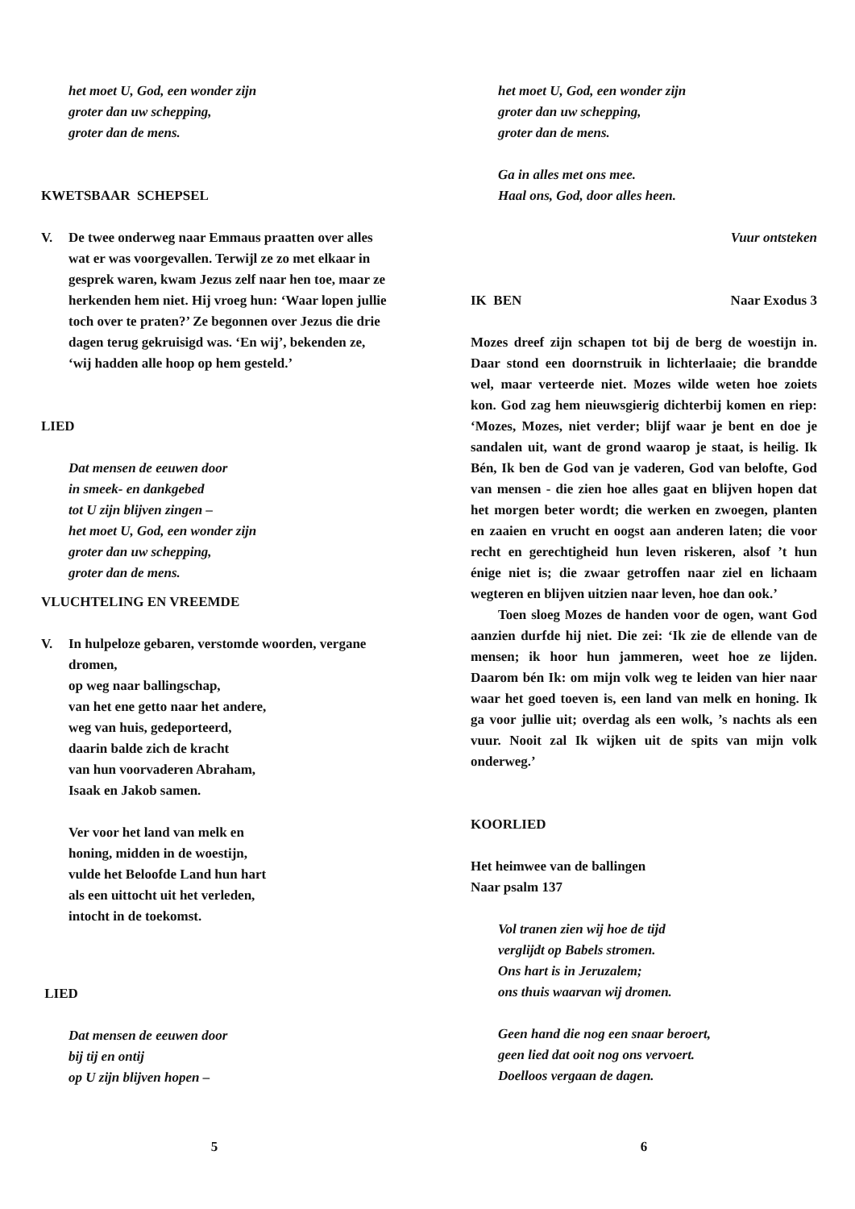het moet U, God, een wonder zijn
groter dan uw schepping,
groter dan de mens.
KWETSBAAR SCHEPSEL
V. De twee onderweg naar Emmaus praatten over alles wat er was voorgevallen. Terwijl ze zo met elkaar in gesprek waren, kwam Jezus zelf naar hen toe, maar ze herkenden hem niet. Hij vroeg hun: ‘Waar lopen jullie toch over te praten?’ Ze begonnen over Jezus die drie dagen terug gekruisigd was. ‘En wij’, bekenden ze, ‘wij hadden alle hoop op hem gesteld.’
LIED
Dat mensen de eeuwen door
in smeek- en dankgebed
tot U zijn blijven zingen –
het moet U, God, een wonder zijn
groter dan uw schepping,
groter dan de mens.
VLUCHTELING EN VREEMDE
V. In hulpeloze gebaren, verstomde woorden, vergane dromen,
op weg naar ballingschap,
van het ene getto naar het andere,
weg van huis, gedeporteerd,
daarin balde zich de kracht
van hun voorvaderen Abraham,
Isaak en Jakob samen.
Ver voor het land van melk en
honing, midden in de woestijn,
vulde het Beloofde Land hun hart
als een uittocht uit het verleden,
intocht in de toekomst.
LIED
Dat mensen de eeuwen door
bij tij en ontij
op U zijn blijven hopen –
5
het moet U, God, een wonder zijn
groter dan uw schepping,
groter dan de mens.
Ga in alles met ons mee.
Haal ons, God, door alles heen.
Vuur ontsteken
IK BEN Naar Exodus 3
Mozes dreef zijn schapen tot bij de berg de woestijn in. Daar stond een doornstruik in lichterlaaie; die brandde wel, maar verteerde niet. Mozes wilde weten hoe zoiets kon. God zag hem nieuwsgierig dichterbij komen en riep: ‘Mozes, Mozes, niet verder; blijf waar je bent en doe je sandalen uit, want de grond waarop je staat, is heilig. Ik Bén, Ik ben de God van je vaderen, God van belofte, God van mensen - die zien hoe alles gaat en blijven hopen dat het morgen beter wordt; die werken en zwoegen, planten en zaaien en vrucht en oogst aan anderen laten; die voor recht en gerechtigheid hun leven riskeren, alsof ’t hun énige niet is; die zwaar getroffen naar ziel en lichaam wegteren en blijven uitzien naar leven, hoe dan ook.’
Toen sloeg Mozes de handen voor de ogen, want God aanzien durfde hij niet. Die zei: ‘Ik zie de ellende van de mensen; ik hoor hun jammeren, weet hoe ze lijden. Daarom bén Ik: om mijn volk weg te leiden van hier naar waar het goed toeven is, een land van melk en honing. Ik ga voor jullie uit; overdag als een wolk, ’s nachts als een vuur. Nooit zal Ik wijken uit de spits van mijn volk onderweg.’
KOORLIED
Het heimwee van de ballingen
Naar psalm 137
Vol tranen zien wij hoe de tijd
verglijdt op Babels stromen.
Ons hart is in Jeruzalem;
ons thuis waarvan wij dromen.
Geen hand die nog een snaar beroert,
geen lied dat ooit nog ons vervoert.
Doelloos vergaan de dagen.
6